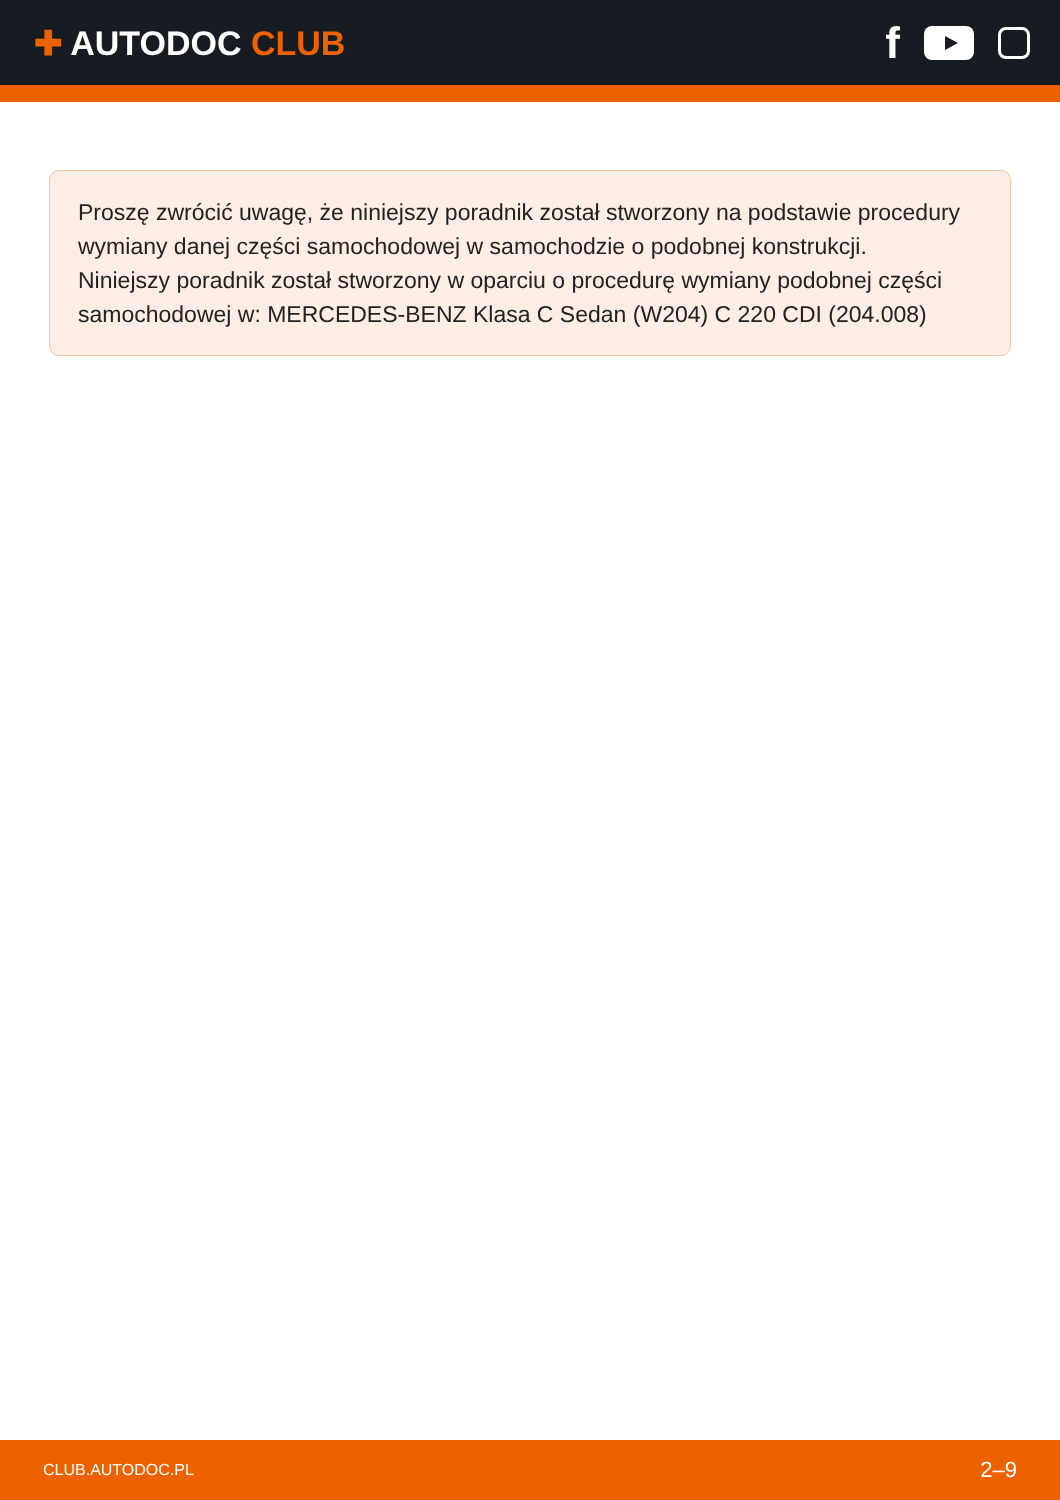✚ AUTODOC CLUB
f
Proszę zwrócić uwagę, że niniejszy poradnik został stworzony na podstawie procedury wymiany danej części samochodowej w samochodzie o podobnej konstrukcji.
Niniejszy poradnik został stworzony w oparciu o procedurę wymiany podobnej części samochodowej w: MERCEDES-BENZ Klasa C Sedan (W204) C 220 CDI (204.008)
CLUB.AUTODOC.PL 2–9